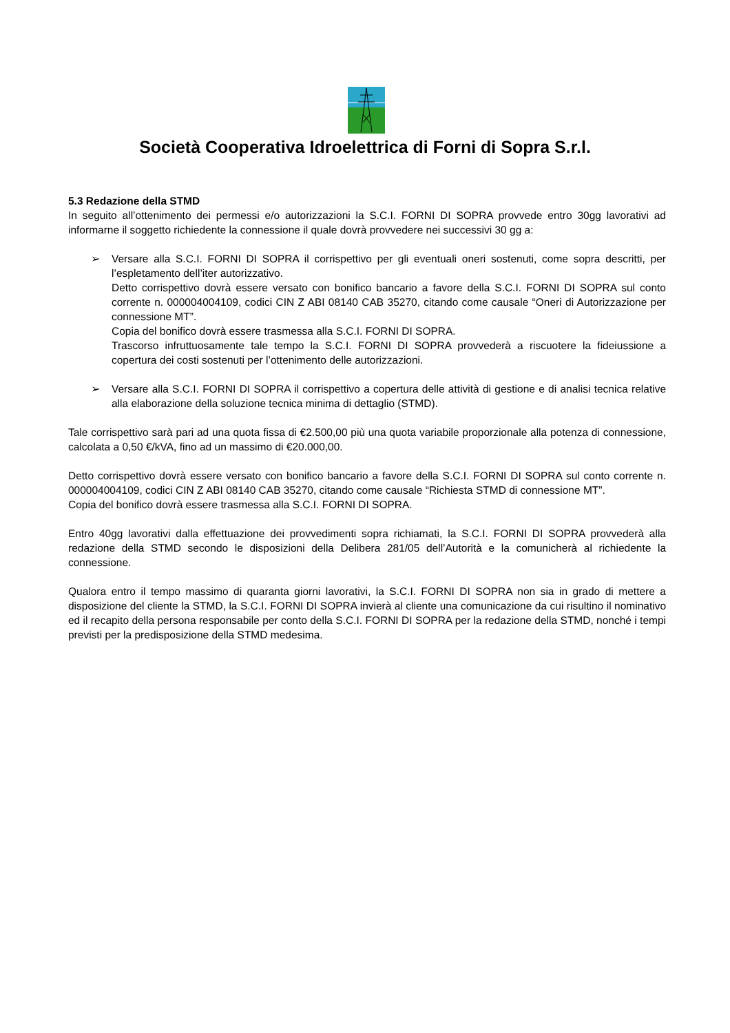Società Cooperativa Idroelettrica di Forni di Sopra S.r.l.
5.3 Redazione della STMD
In seguito all’ottenimento dei permessi e/o autorizzazioni la S.C.I. FORNI DI SOPRA provvede entro 30gg lavorativi ad informarne il soggetto richiedente la connessione il quale dovrà provvedere nei successivi 30 gg a:
➢ Versare alla S.C.I. FORNI DI SOPRA il corrispettivo per gli eventuali oneri sostenuti, come sopra descritti, per l’espletamento dell’iter autorizzativo.
Detto corrispettivo dovrà essere versato con bonifico bancario a favore della S.C.I. FORNI DI SOPRA sul conto corrente n. 000004004109, codici CIN Z ABI 08140 CAB 35270, citando come causale “Oneri di Autorizzazione per connessione MT”.
Copia del bonifico dovrà essere trasmessa alla S.C.I. FORNI DI SOPRA.
Trascorso infruttuosamente tale tempo la S.C.I. FORNI DI SOPRA provvederà a riscuotere la fideiussione a copertura dei costi sostenuti per l’ottenimento delle autorizzazioni.
➢ Versare alla S.C.I. FORNI DI SOPRA il corrispettivo a copertura delle attività di gestione e di analisi tecnica relative alla elaborazione della soluzione tecnica minima di dettaglio (STMD).
Tale corrispettivo sarà pari ad una quota fissa di €2.500,00 più una quota variabile proporzionale alla potenza di connessione, calcolata a 0,50 €/kVA, fino ad un massimo di €20.000,00.
Detto corrispettivo dovrà essere versato con bonifico bancario a favore della S.C.I. FORNI DI SOPRA sul conto corrente n. 000004004109, codici CIN Z ABI 08140 CAB 35270, citando come causale “Richiesta STMD di connessione MT”.
Copia del bonifico dovrà essere trasmessa alla S.C.I. FORNI DI SOPRA.
Entro 40gg lavorativi dalla effettuazione dei provvedimenti sopra richiamati, la S.C.I. FORNI DI SOPRA provvederà alla redazione della STMD secondo le disposizioni della Delibera 281/05 dell’Autorità e la comunicherà al richiedente la connessione.
Qualora entro il tempo massimo di quaranta giorni lavorativi, la S.C.I. FORNI DI SOPRA non sia in grado di mettere a disposizione del cliente la STMD, la S.C.I. FORNI DI SOPRA invierà al cliente una comunicazione da cui risultino il nominativo ed il recapito della persona responsabile per conto della S.C.I. FORNI DI SOPRA per la redazione della STMD, nonché i tempi previsti per la predisposizione della STMD medesima.